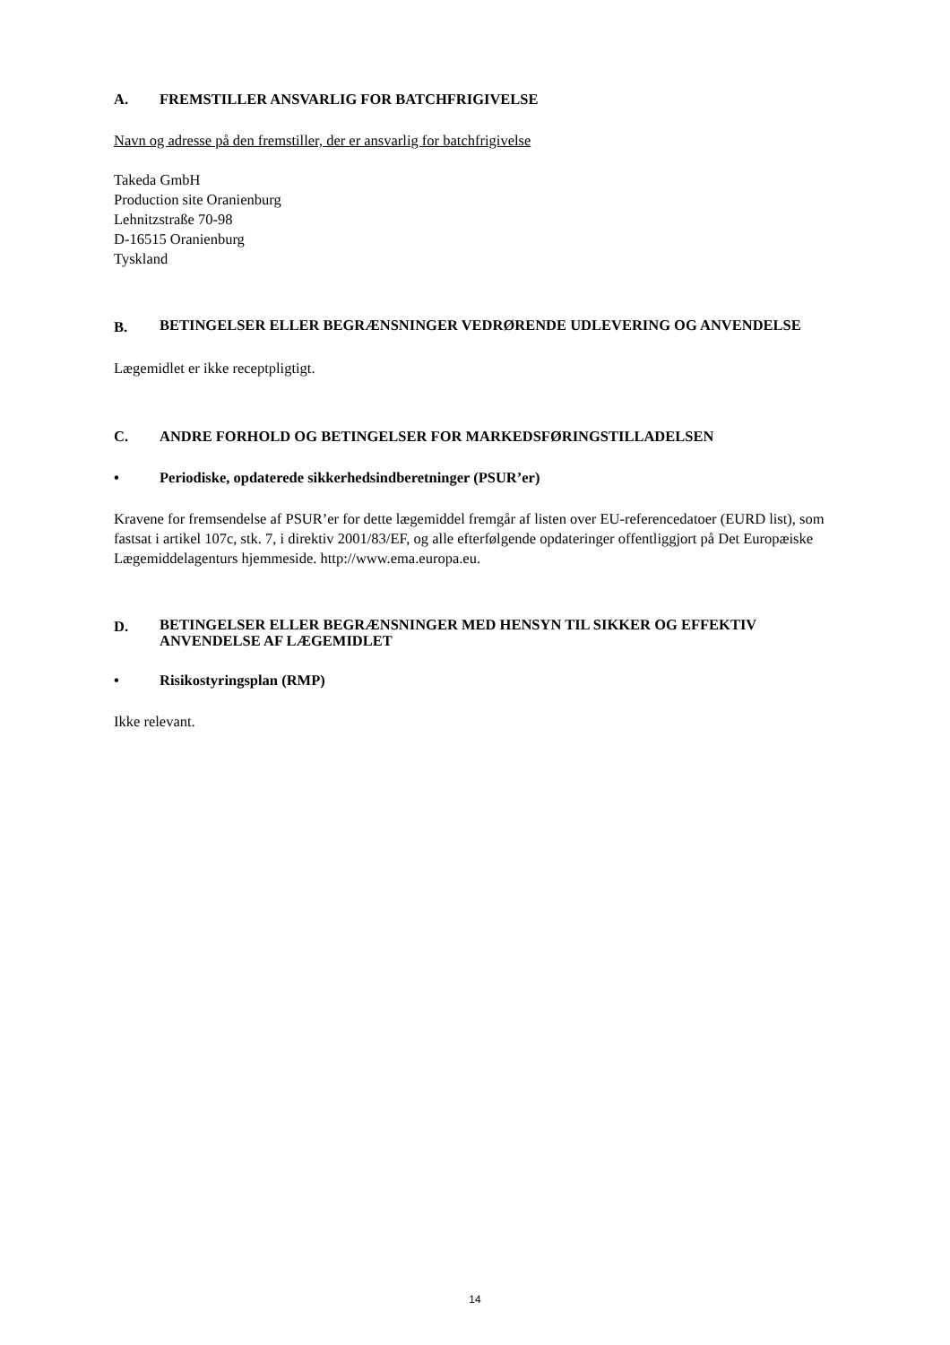A. FREMSTILLER ANSVARLIG FOR BATCHFRIGIVELSE
Navn og adresse på den fremstiller, der er ansvarlig for batchfrigivelse
Takeda GmbH
Production site Oranienburg
Lehnitzstraße 70-98
D-16515 Oranienburg
Tyskland
B. BETINGELSER ELLER BEGRÆNSNINGER VEDRØRENDE UDLEVERING OG ANVENDELSE
Lægemidlet er ikke receptpligtigt.
C. ANDRE FORHOLD OG BETINGELSER FOR MARKEDSFØRINGSTILLADELSEN
• Periodiske, opdaterede sikkerhedsindberetninger (PSUR’er)
Kravene for fremsendelse af PSUR’er for dette lægemiddel fremgår af listen over EU-referencedatoer (EURD list), som fastsat i artikel 107c, stk. 7, i direktiv 2001/83/EF, og alle efterfølgende opdateringer offentliggjort på Det Europæiske Lægemiddelagenturs hjemmeside. http://www.ema.europa.eu.
D. BETINGELSER ELLER BEGRÆNSNINGER MED HENSYN TIL SIKKER OG EFFEKTIV ANVENDELSE AF LÆGEMIDLET
• Risikostyringsplan (RMP)
Ikke relevant.
14